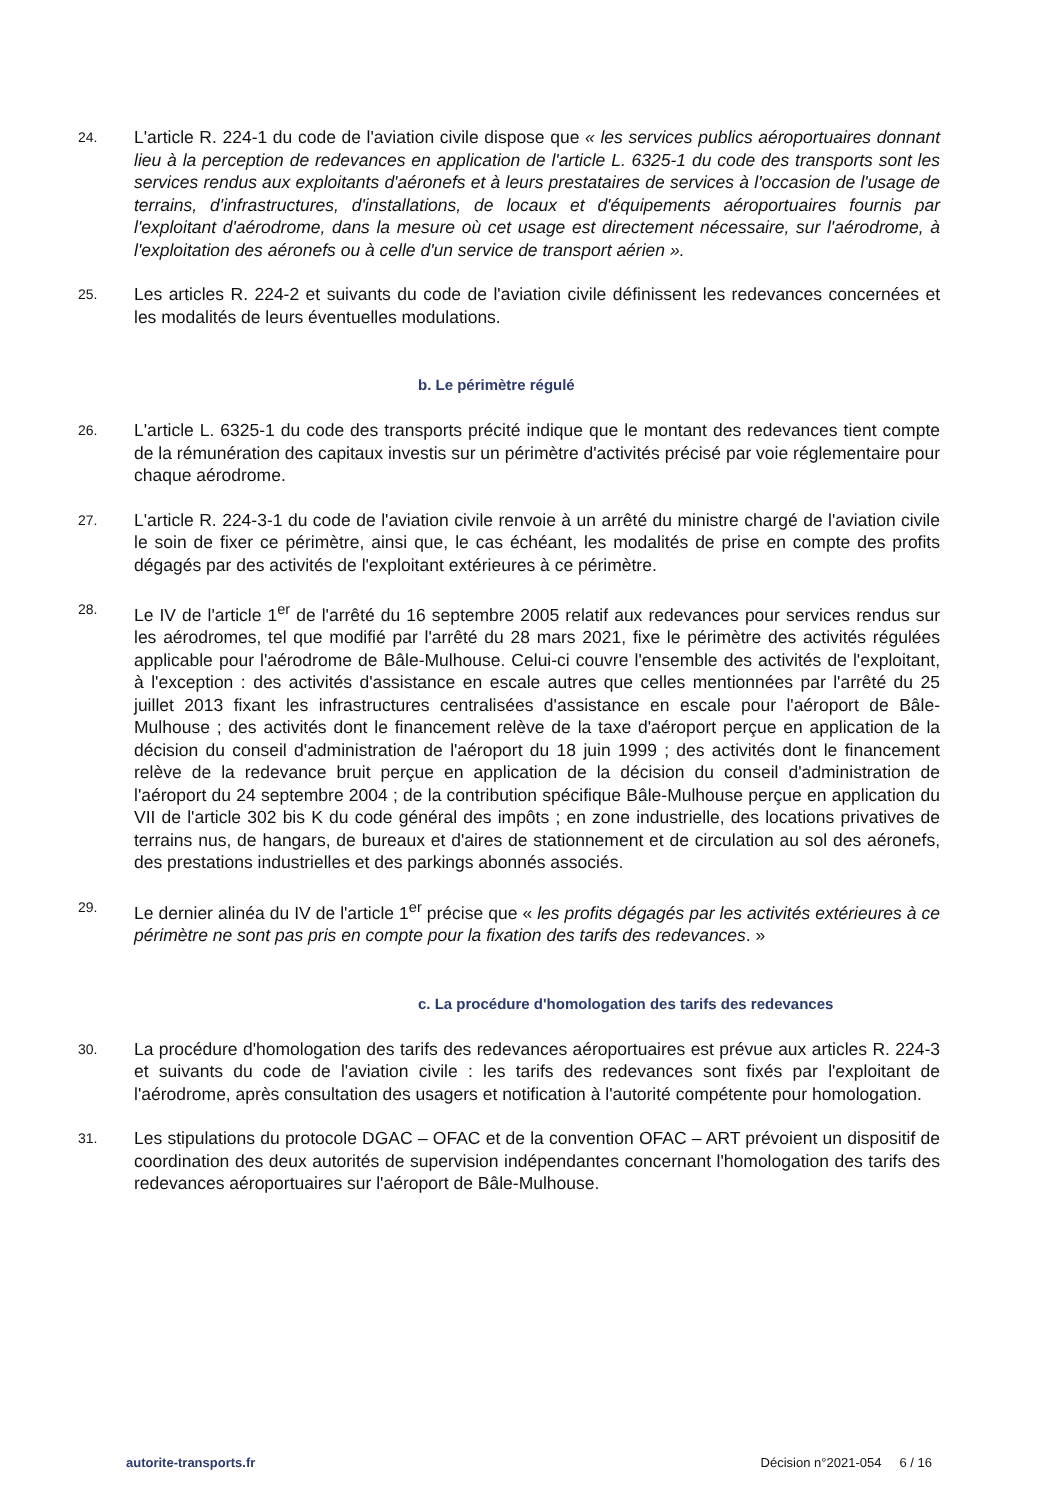24.
L'article R. 224-1 du code de l'aviation civile dispose que « les services publics aéroportuaires donnant lieu à la perception de redevances en application de l'article L. 6325-1 du code des transports sont les services rendus aux exploitants d'aéronefs et à leurs prestataires de services à l'occasion de l'usage de terrains, d'infrastructures, d'installations, de locaux et d'équipements aéroportuaires fournis par l'exploitant d'aérodrome, dans la mesure où cet usage est directement nécessaire, sur l'aérodrome, à l'exploitation des aéronefs ou à celle d'un service de transport aérien ».
25.
Les articles R. 224-2 et suivants du code de l'aviation civile définissent les redevances concernées et les modalités de leurs éventuelles modulations.
b. Le périmètre régulé
26.
L'article L. 6325-1 du code des transports précité indique que le montant des redevances tient compte de la rémunération des capitaux investis sur un périmètre d'activités précisé par voie réglementaire pour chaque aérodrome.
27.
L'article R. 224-3-1 du code de l'aviation civile renvoie à un arrêté du ministre chargé de l'aviation civile le soin de fixer ce périmètre, ainsi que, le cas échéant, les modalités de prise en compte des profits dégagés par des activités de l'exploitant extérieures à ce périmètre.
28.
Le IV de l'article 1<sup>er</sup> de l'arrêté du 16 septembre 2005 relatif aux redevances pour services rendus sur les aérodromes, tel que modifié par l'arrêté du 28 mars 2021, fixe le périmètre des activités régulées applicable pour l'aérodrome de Bâle-Mulhouse. Celui-ci couvre l'ensemble des activités de l'exploitant, à l'exception : des activités d'assistance en escale autres que celles mentionnées par l'arrêté du 25 juillet 2013 fixant les infrastructures centralisées d'assistance en escale pour l'aéroport de Bâle-Mulhouse ; des activités dont le financement relève de la taxe d'aéroport perçue en application de la décision du conseil d'administration de l'aéroport du 18 juin 1999 ; des activités dont le financement relève de la redevance bruit perçue en application de la décision du conseil d'administration de l'aéroport du 24 septembre 2004 ; de la contribution spécifique Bâle-Mulhouse perçue en application du VII de l'article 302 bis K du code général des impôts ; en zone industrielle, des locations privatives de terrains nus, de hangars, de bureaux et d'aires de stationnement et de circulation au sol des aéronefs, des prestations industrielles et des parkings abonnés associés.
29.
Le dernier alinéa du IV de l'article 1<sup>er</sup> précise que « les profits dégagés par les activités extérieures à ce périmètre ne sont pas pris en compte pour la fixation des tarifs des redevances. »
c. La procédure d'homologation des tarifs des redevances
30.
La procédure d'homologation des tarifs des redevances aéroportuaires est prévue aux articles R. 224-3 et suivants du code de l'aviation civile : les tarifs des redevances sont fixés par l'exploitant de l'aérodrome, après consultation des usagers et notification à l'autorité compétente pour homologation.
31.
Les stipulations du protocole DGAC – OFAC et de la convention OFAC – ART prévoient un dispositif de coordination des deux autorités de supervision indépendantes concernant l'homologation des tarifs des redevances aéroportuaires sur l'aéroport de Bâle-Mulhouse.
autorite-transports.fr Décision n°2021-054 6 / 16